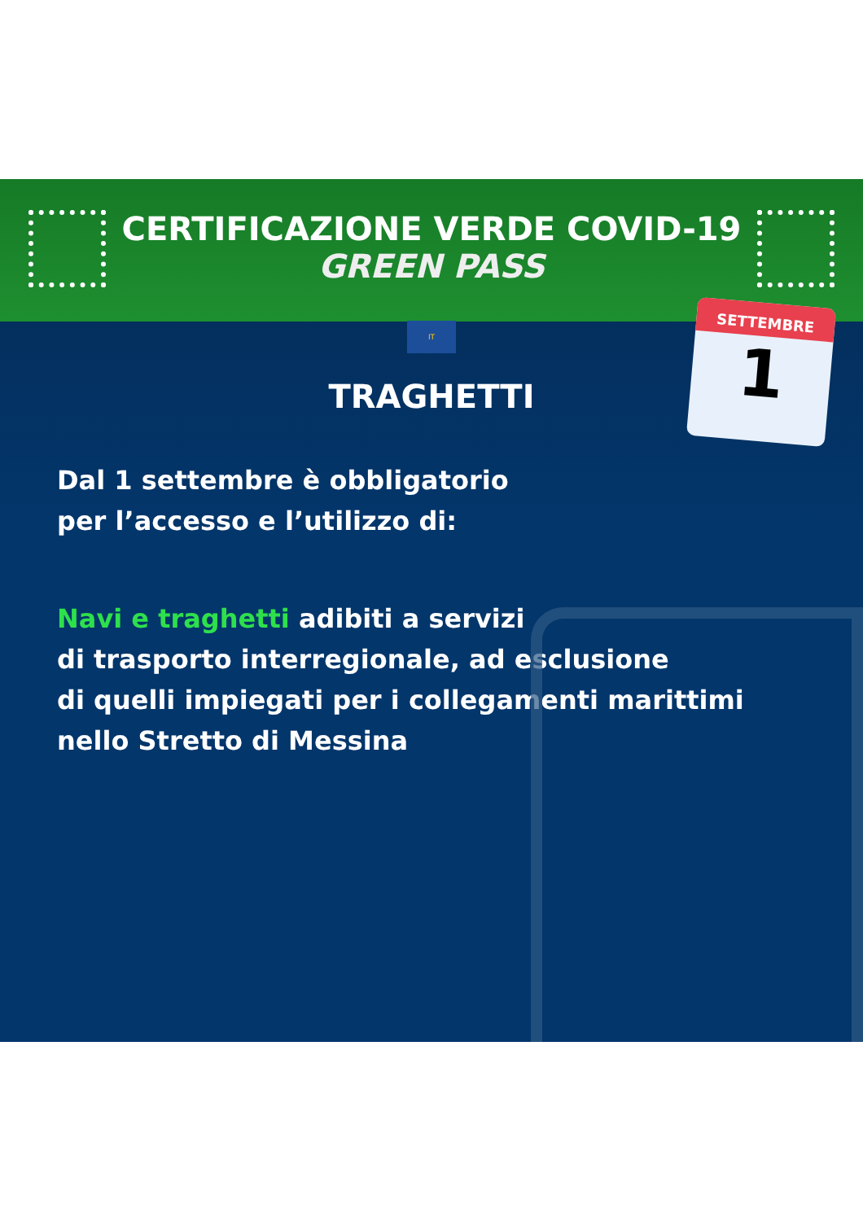CERTIFICAZIONE VERDE COVID-19
GREEN PASS
IT
SETTEMBRE
1
TRAGHETTI
Dal 1 settembre è obbligatorio
per l’accesso e l’utilizzo di:
Navi e traghetti adibiti a servizi
di trasporto interregionale, ad esclusione
di quelli impiegati per i collegamenti marittimi
nello Stretto di Messina